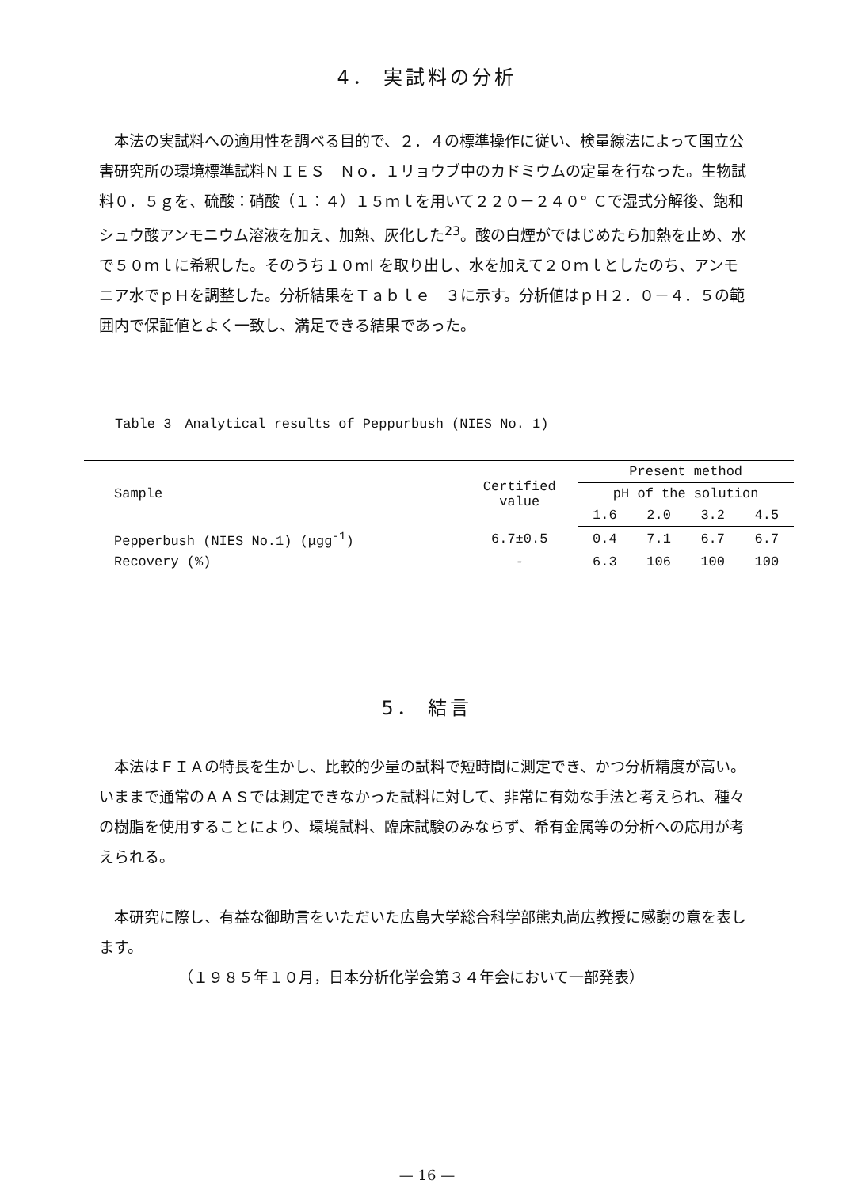4． 実試料の分析
　本法の実試料への適用性を調べる目的で、２．４の標準操作に従い、検量線法によって国立公害研究所の環境標準試料ＮＩＥＳ　Ｎｏ．１リョウブ中のカドミウムの定量を行なった。生物試料０．５ｇを、硫酸：硝酸（１：４）１５ｍｌを用いて２２０－２４０° Ｃで湿式分解後、飽和シュウ酸アンモニウム溶液を加え、加熱、灰化した<sup>23</sup>。酸の白煙がではじめたら加熱を止め、水で５０ｍｌに希釈した。そのうち１０ml を取り出し、水を加えて２０ｍｌとしたのち、アンモニア水でｐＨを調整した。分析結果をＴａｂｌｅ　３に示す。分析値はｐＨ２．０－４．５の範囲内で保証値とよく一致し、満足できる結果であった。
Table 3　Analytical results of Peppurbush (NIES No. 1)
| Sample | Certified value | Present method | | | |
| --- | --- | --- | --- | --- | --- |
| | | pH of the solution | | | |
| | | 1.6 | 2.0 | 3.2 | 4.5 |
| Pepperbush (NIES No.1) (μgg<sup>-1</sup>) | 6.7±0.5 | 0.4 | 7.1 | 6.7 | 6.7 |
| Recovery (%) | - | 6.3 | 106 | 100 | 100 |
5． 結言
　本法はＦＩＡの特長を生かし、比較的少量の試料で短時間に測定でき、かつ分析精度が高い。いままで通常のＡＡＳでは測定できなかった試料に対して、非常に有効な手法と考えられ、種々の樹脂を使用することにより、環境試料、臨床試験のみならず、希有金属等の分析への応用が考えられる。
　本研究に際し、有益な御助言をいただいた広島大学総合科学部熊丸尚広教授に感謝の意を表します。
（１９８５年１０月，日本分析化学会第３４年会において一部発表）
— 16 —